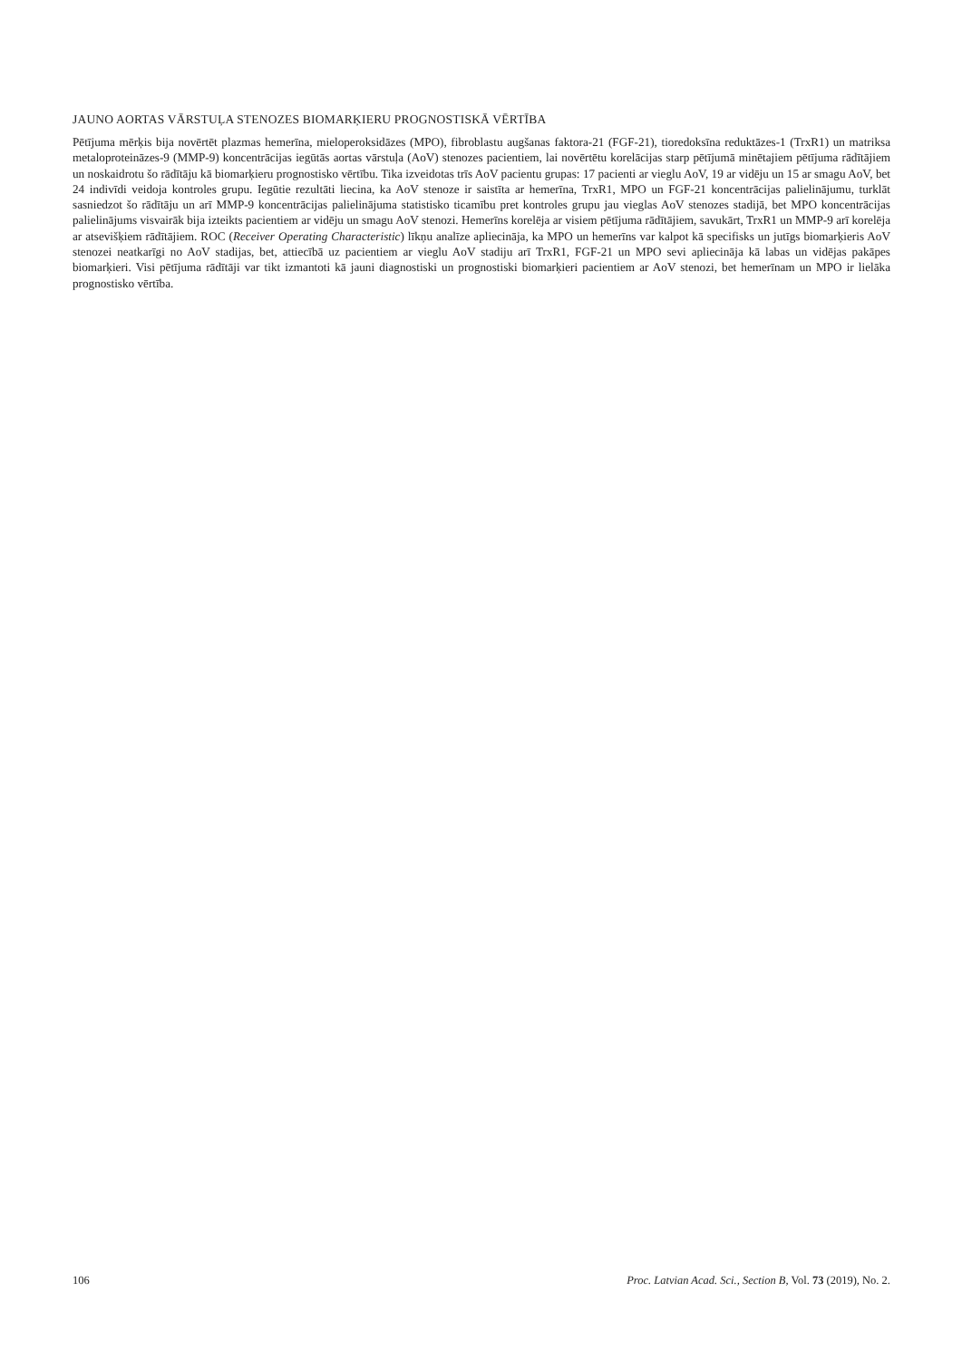JAUNO AORTAS VĀRSTUĻA STENOZES BIOMARĶIERU PROGNOSTISKĀ VĒRTĪBA
Pētījuma mērķis bija novērtēt plazmas hemerīna, mieloperoksidāzes (MPO), fibroblastu augšanas faktora-21 (FGF-21), tioredoksīna reduktāzes-1 (TrxR1) un matriksa metaloproteināzes-9 (MMP-9) koncentrācijas iegūtās aortas vārstuļa (AoV) stenozes pacientiem, lai novērtētu korelācijas starp pētījumā minētajiem pētījuma rādītājiem un noskaidrotu šo rādītāju kā biomarķieru prognostisko vērtību. Tika izveidotas trīs AoV pacientu grupas: 17 pacienti ar vieglu AoV, 19 ar vidēju un 15 ar smagu AoV, bet 24 indivīdi veidoja kontroles grupu. Iegūtie rezultāti liecina, ka AoV stenoze ir saistīta ar hemerīna, TrxR1, MPO un FGF-21 koncentrācijas palielinājumu, turklāt sasniedzot šo rādītāju un arī MMP-9 koncentrācijas palielinājuma statistisko ticamību pret kontroles grupu jau vieglas AoV stenozes stadijā, bet MPO koncentrācijas palielinājums visvairāk bija izteikts pacientiem ar vidēju un smagu AoV stenozi. Hemerīns korelēja ar visiem pētījuma rādītājiem, savukārt, TrxR1 un MMP-9 arī korelēja ar atsevišķiem rādītājiem. ROC (Receiver Operating Characteristic) līkņu analīze apliecināja, ka MPO un hemerīns var kalpot kā specifisks un jutīgs biomarķieris AoV stenozei neatkarīgi no AoV stadijas, bet, attiecībā uz pacientiem ar vieglu AoV stadiju arī TrxR1, FGF-21 un MPO sevi apliecināja kā labas un vidējas pakāpes biomarķieri. Visi pētījuma rādītāji var tikt izmantoti kā jauni diagnostiski un prognostiski biomarķieri pacientiem ar AoV stenozi, bet hemerīnam un MPO ir lielāka prognostisko vērtība.
106 Proc. Latvian Acad. Sci., Section B, Vol. 73 (2019), No. 2.